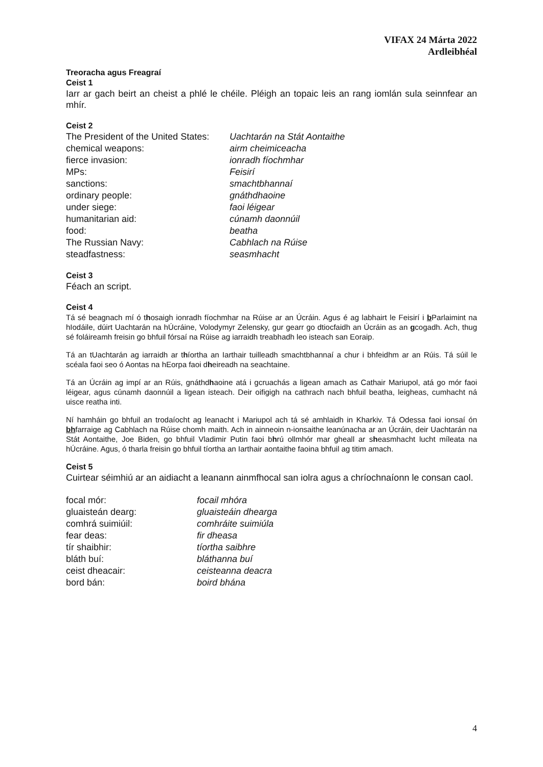VIFAX 24 Márta 2022
Ardleibhéal
Treoracha agus Freagraí
Ceist 1
Iarr ar gach beirt an cheist a phlé le chéile. Pléigh an topaic leis an rang iomlán sula seinnfear an mhír.
Ceist 2
| The President of the United States: | Uachtarán na Stát Aontaithe |
| chemical weapons: | airm cheimiceacha |
| fierce invasion: | ionradh fíochmhar |
| MPs: | Feisirí |
| sanctions: | smachtbhannaí |
| ordinary people: | gnáthdhaoine |
| under siege: | faoi léigear |
| humanitarian aid: | cúnamh daonnúil |
| food: | beatha |
| The Russian Navy: | Cabhlach na Rúise |
| steadfastness: | seasmhacht |
Ceist 3
Féach an script.
Ceist 4
Tá sé beagnach mí ó thosaigh ionradh fíochmhar na Rúise ar an Úcráin. Agus é ag labhairt le Feisirí i b Parlaimint na hIodáile, dúirt Uachtarán na hÚcráine, Volodymyr Zelensky, gur gearr go dtiocfaidh an Úcráin as an gcogadh. Ach, thug sé foláireamh freisin go bhfuil fórsaí na Rúise ag iarraidh treabhadh leo isteach san Eoraip.
Tá an tUachtarán ag iarraidh ar thíortha an Iarthair tuilleadh smachtbhannaí a chur i bhfeidhm ar an Rúis. Tá súil le scéala faoi seo ó Aontas na hEorpa faoi dheireadh na seachtaine.
Tá an Úcráin ag impí ar an Rúis, gnáthdhaoine atá i gcruachás a ligean amach as Cathair Mariupol, atá go mór faoi léigear, agus cúnamh daonnúil a ligean isteach. Deir oifigigh na cathrach nach bhfuil beatha, leigheas, cumhacht ná uisce reatha inti.
Ní hamháin go bhfuil an trodaíocht ag leanacht i Mariupol ach tá sé amhlaidh in Kharkiv. Tá Odessa faoi ionsaí ón bhfarraige ag Cabhlach na Rúise chomh maith. Ach in ainneoin n-ionsaithe leanúnacha ar an Úcráin, deir Uachtarán na Stát Aontaithe, Joe Biden, go bhfuil Vladimir Putin faoi bhrú ollmhór mar gheall ar sheasmhacht lucht míleata na hÚcráine. Agus, ó tharla freisin go bhfuil tíortha an Iarthair aontaithe faoina bhfuil ag titim amach.
Ceist 5
Cuirtear séimhiú ar an aidiacht a leanann ainmfhocal san iolra agus a chríochnaíonn le consan caol.
| focal mór: | focail mhóra |
| gluaisteán dearg: | gluaisteáin dhearga |
| comhrá suimiúil: | comhráite suimiúla |
| fear deas: | fir dheasa |
| tír shaibhir: | tíortha saibhre |
| bláth buí: | bláthanna buí |
| ceist dheacair: | ceisteanna deacra |
| bord bán: | boird bhána |
4